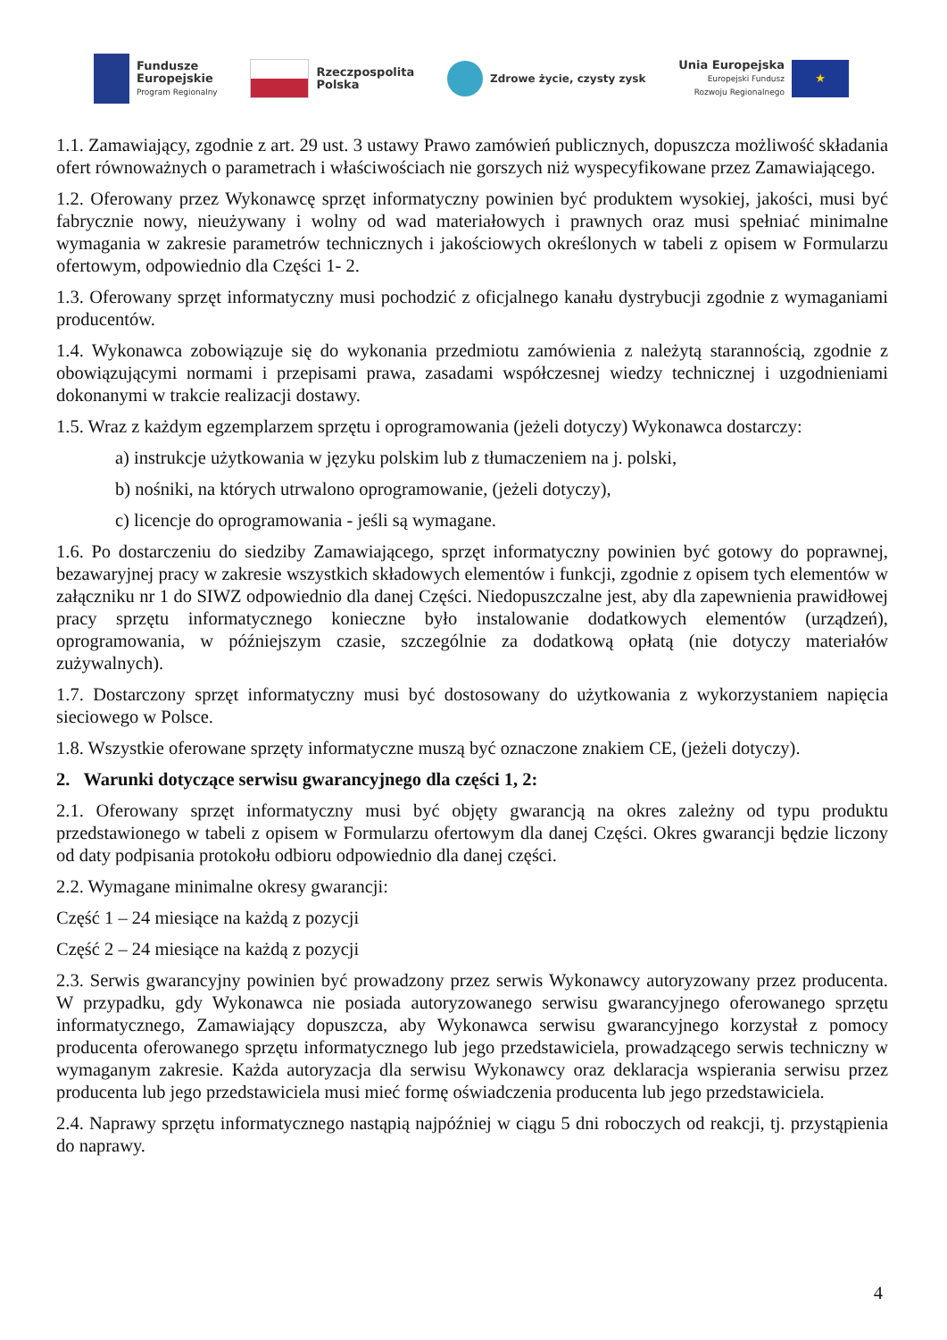Fundusze
Europejskie
Program Regionalny
Rzeczpospolita
Polska
Zdrowe życie, czysty zysk
Unia Europejska
Europejski Fundusz
Rozwoju Regionalnego
★
1.1. Zamawiający, zgodnie z art. 29 ust. 3 ustawy Prawo zamówień publicznych, dopuszcza możliwość składania ofert równoważnych o parametrach i właściwościach nie gorszych niż wyspecyfikowane przez Zamawiającego.
1.2. Oferowany przez Wykonawcę sprzęt informatyczny powinien być produktem wysokiej, jakości, musi być fabrycznie nowy, nieużywany i wolny od wad materiałowych i prawnych oraz musi spełniać minimalne wymagania w zakresie parametrów technicznych i jakościowych określonych w tabeli z opisem w Formularzu ofertowym, odpowiednio dla Części 1- 2.
1.3. Oferowany sprzęt informatyczny musi pochodzić z oficjalnego kanału dystrybucji zgodnie z wymaganiami producentów.
1.4. Wykonawca zobowiązuje się do wykonania przedmiotu zamówienia z należytą starannością, zgodnie z obowiązującymi normami i przepisami prawa, zasadami współczesnej wiedzy technicznej i uzgodnieniami dokonanymi w trakcie realizacji dostawy.
1.5. Wraz z każdym egzemplarzem sprzętu i oprogramowania (jeżeli dotyczy) Wykonawca dostarczy:
a) instrukcje użytkowania w języku polskim lub z tłumaczeniem na j. polski,
b) nośniki, na których utrwalono oprogramowanie, (jeżeli dotyczy),
c) licencje do oprogramowania - jeśli są wymagane.
1.6. Po dostarczeniu do siedziby Zamawiającego, sprzęt informatyczny powinien być gotowy do poprawnej, bezawaryjnej pracy w zakresie wszystkich składowych elementów i funkcji, zgodnie z opisem tych elementów w załączniku nr 1 do SIWZ odpowiednio dla danej Części. Niedopuszczalne jest, aby dla zapewnienia prawidłowej pracy sprzętu informatycznego konieczne było instalowanie dodatkowych elementów (urządzeń), oprogramowania, w późniejszym czasie, szczególnie za dodatkową opłatą (nie dotyczy materiałów zużywalnych).
1.7. Dostarczony sprzęt informatyczny musi być dostosowany do użytkowania z wykorzystaniem napięcia sieciowego w Polsce.
1.8. Wszystkie oferowane sprzęty informatyczne muszą być oznaczone znakiem CE, (jeżeli dotyczy).
2. Warunki dotyczące serwisu gwarancyjnego dla części 1, 2:
2.1. Oferowany sprzęt informatyczny musi być objęty gwarancją na okres zależny od typu produktu przedstawionego w tabeli z opisem w Formularzu ofertowym dla danej Części. Okres gwarancji będzie liczony od daty podpisania protokołu odbioru odpowiednio dla danej części.
2.2. Wymagane minimalne okresy gwarancji:
Część 1 – 24 miesiące na każdą z pozycji
Część 2 – 24 miesiące na każdą z pozycji
2.3. Serwis gwarancyjny powinien być prowadzony przez serwis Wykonawcy autoryzowany przez producenta. W przypadku, gdy Wykonawca nie posiada autoryzowanego serwisu gwarancyjnego oferowanego sprzętu informatycznego, Zamawiający dopuszcza, aby Wykonawca serwisu gwarancyjnego korzystał z pomocy producenta oferowanego sprzętu informatycznego lub jego przedstawiciela, prowadzącego serwis techniczny w wymaganym zakresie. Każda autoryzacja dla serwisu Wykonawcy oraz deklaracja wspierania serwisu przez producenta lub jego przedstawiciela musi mieć formę oświadczenia producenta lub jego przedstawiciela.
2.4. Naprawy sprzętu informatycznego nastąpią najpóźniej w ciągu 5 dni roboczych od reakcji, tj. przystąpienia do naprawy.
4